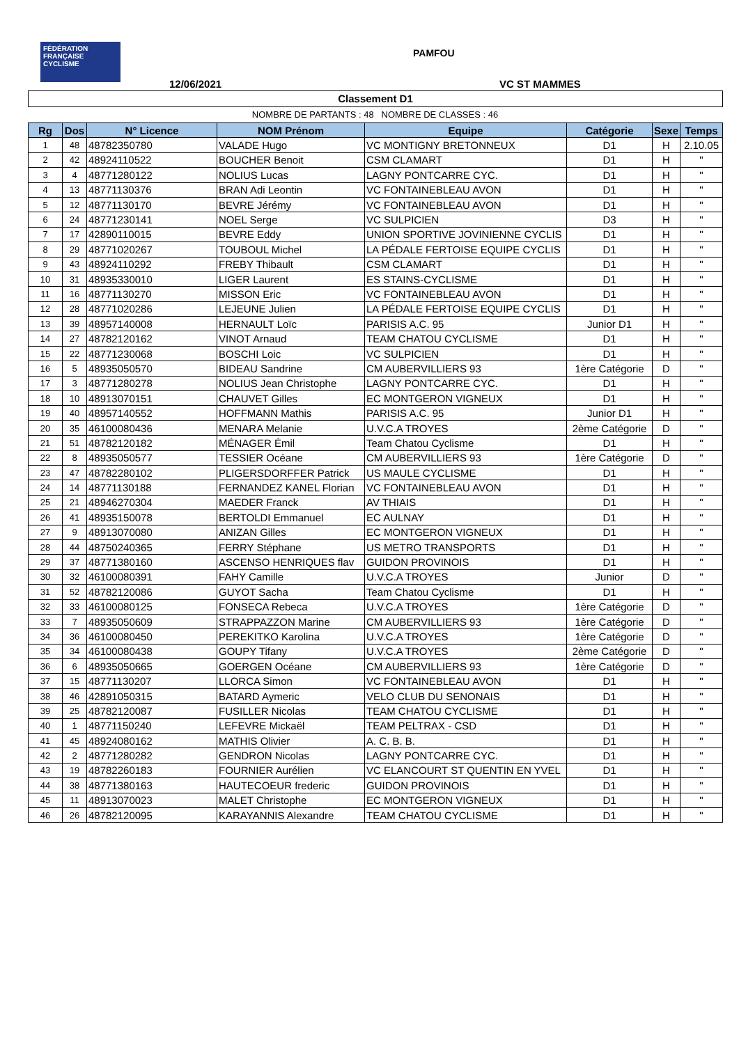FÉDÉRATION FRANÇAISE CYCLISME
PAMFOU
12/06/2021 VC ST MAMMES
Classement D1
NOMBRE DE PARTANTS : 48 NOMBRE DE CLASSES : 46
| Rg | Dos | N° Licence | NOM Prénom | Equipe | Catégorie | Sexe | Temps |
| --- | --- | --- | --- | --- | --- | --- | --- |
| 1 | 48 | 48782350780 | VALADE Hugo | VC MONTIGNY BRETONNEUX | D1 | H | 2.10.05 |
| 2 | 42 | 48924110522 | BOUCHER Benoit | CSM CLAMART | D1 | H | " |
| 3 | 4 | 48771280122 | NOLIUS Lucas | LAGNY PONTCARRE CYC. | D1 | H | " |
| 4 | 13 | 48771130376 | BRAN Adi Leontin | VC FONTAINEBLEAU AVON | D1 | H | " |
| 5 | 12 | 48771130170 | BEVRE Jérémy | VC FONTAINEBLEAU AVON | D1 | H | " |
| 6 | 24 | 48771230141 | NOEL Serge | VC SULPICIEN | D3 | H | " |
| 7 | 17 | 42890110015 | BEVRE Eddy | UNION SPORTIVE JOVINIENNE CYCLIS | D1 | H | " |
| 8 | 29 | 48771020267 | TOUBOUL Michel | LA PÉDALE FERTOISE EQUIPE CYCLIS | D1 | H | " |
| 9 | 43 | 48924110292 | FREBY Thibault | CSM CLAMART | D1 | H | " |
| 10 | 31 | 48935330010 | LIGER Laurent | ES STAINS-CYCLISME | D1 | H | " |
| 11 | 16 | 48771130270 | MISSON Eric | VC FONTAINEBLEAU AVON | D1 | H | " |
| 12 | 28 | 48771020286 | LEJEUNE Julien | LA PÉDALE FERTOISE EQUIPE CYCLIS | D1 | H | " |
| 13 | 39 | 48957140008 | HERNAULT Loïc | PARISIS A.C. 95 | Junior D1 | H | " |
| 14 | 27 | 48782120162 | VINOT Arnaud | TEAM CHATOU CYCLISME | D1 | H | " |
| 15 | 22 | 48771230068 | BOSCHI Loic | VC SULPICIEN | D1 | H | " |
| 16 | 5 | 48935050570 | BIDEAU Sandrine | CM AUBERVILLIERS 93 | 1ère Catégorie | D | " |
| 17 | 3 | 48771280278 | NOLIUS Jean Christophe | LAGNY PONTCARRE CYC. | D1 | H | " |
| 18 | 10 | 48913070151 | CHAUVET Gilles | EC MONTGERON VIGNEUX | D1 | H | " |
| 19 | 40 | 48957140552 | HOFFMANN Mathis | PARISIS A.C. 95 | Junior D1 | H | " |
| 20 | 35 | 46100080436 | MENARA Melanie | U.V.C.A TROYES | 2ème Catégorie | D | " |
| 21 | 51 | 48782120182 | MÉNAGER Émil | Team Chatou Cyclisme | D1 | H | " |
| 22 | 8 | 48935050577 | TESSIER Océane | CM AUBERVILLIERS 93 | 1ère Catégorie | D | " |
| 23 | 47 | 48782280102 | PLIGERSDORFFER Patrick | US MAULE CYCLISME | D1 | H | " |
| 24 | 14 | 48771130188 | FERNANDEZ KANEL Florian | VC FONTAINEBLEAU AVON | D1 | H | " |
| 25 | 21 | 48946270304 | MAEDER Franck | AV THIAIS | D1 | H | " |
| 26 | 41 | 48935150078 | BERTOLDI Emmanuel | EC AULNAY | D1 | H | " |
| 27 | 9 | 48913070080 | ANIZAN Gilles | EC MONTGERON VIGNEUX | D1 | H | " |
| 28 | 44 | 48750240365 | FERRY Stéphane | US METRO TRANSPORTS | D1 | H | " |
| 29 | 37 | 48771380160 | ASCENSO HENRIQUES flav | GUIDON PROVINOIS | D1 | H | " |
| 30 | 32 | 46100080391 | FAHY Camille | U.V.C.A TROYES | Junior | D | " |
| 31 | 52 | 48782120086 | GUYOT Sacha | Team Chatou Cyclisme | D1 | H | " |
| 32 | 33 | 46100080125 | FONSECA Rebeca | U.V.C.A TROYES | 1ère Catégorie | D | " |
| 33 | 7 | 48935050609 | STRAPPAZZON Marine | CM AUBERVILLIERS 93 | 1ère Catégorie | D | " |
| 34 | 36 | 46100080450 | PEREKITKO Karolina | U.V.C.A TROYES | 1ère Catégorie | D | " |
| 35 | 34 | 46100080438 | GOUPY Tifany | U.V.C.A TROYES | 2ème Catégorie | D | " |
| 36 | 6 | 48935050665 | GOERGEN Océane | CM AUBERVILLIERS 93 | 1ère Catégorie | D | " |
| 37 | 15 | 48771130207 | LLORCA Simon | VC FONTAINEBLEAU AVON | D1 | H | " |
| 38 | 46 | 42891050315 | BATARD Aymeric | VELO CLUB DU SENONAIS | D1 | H | " |
| 39 | 25 | 48782120087 | FUSILLER Nicolas | TEAM CHATOU CYCLISME | D1 | H | " |
| 40 | 1 | 48771150240 | LEFEVRE Mickaël | TEAM PELTRAX - CSD | D1 | H | " |
| 41 | 45 | 48924080162 | MATHIS Olivier | A. C. B. B. | D1 | H | " |
| 42 | 2 | 48771280282 | GENDRON Nicolas | LAGNY PONTCARRE CYC. | D1 | H | " |
| 43 | 19 | 48782260183 | FOURNIER Aurélien | VC ELANCOURT ST QUENTIN EN YVEL | D1 | H | " |
| 44 | 38 | 48771380163 | HAUTECOEUR frederic | GUIDON PROVINOIS | D1 | H | " |
| 45 | 11 | 48913070023 | MALET Christophe | EC MONTGERON VIGNEUX | D1 | H | " |
| 46 | 26 | 48782120095 | KARAYANNIS Alexandre | TEAM CHATOU CYCLISME | D1 | H | " |